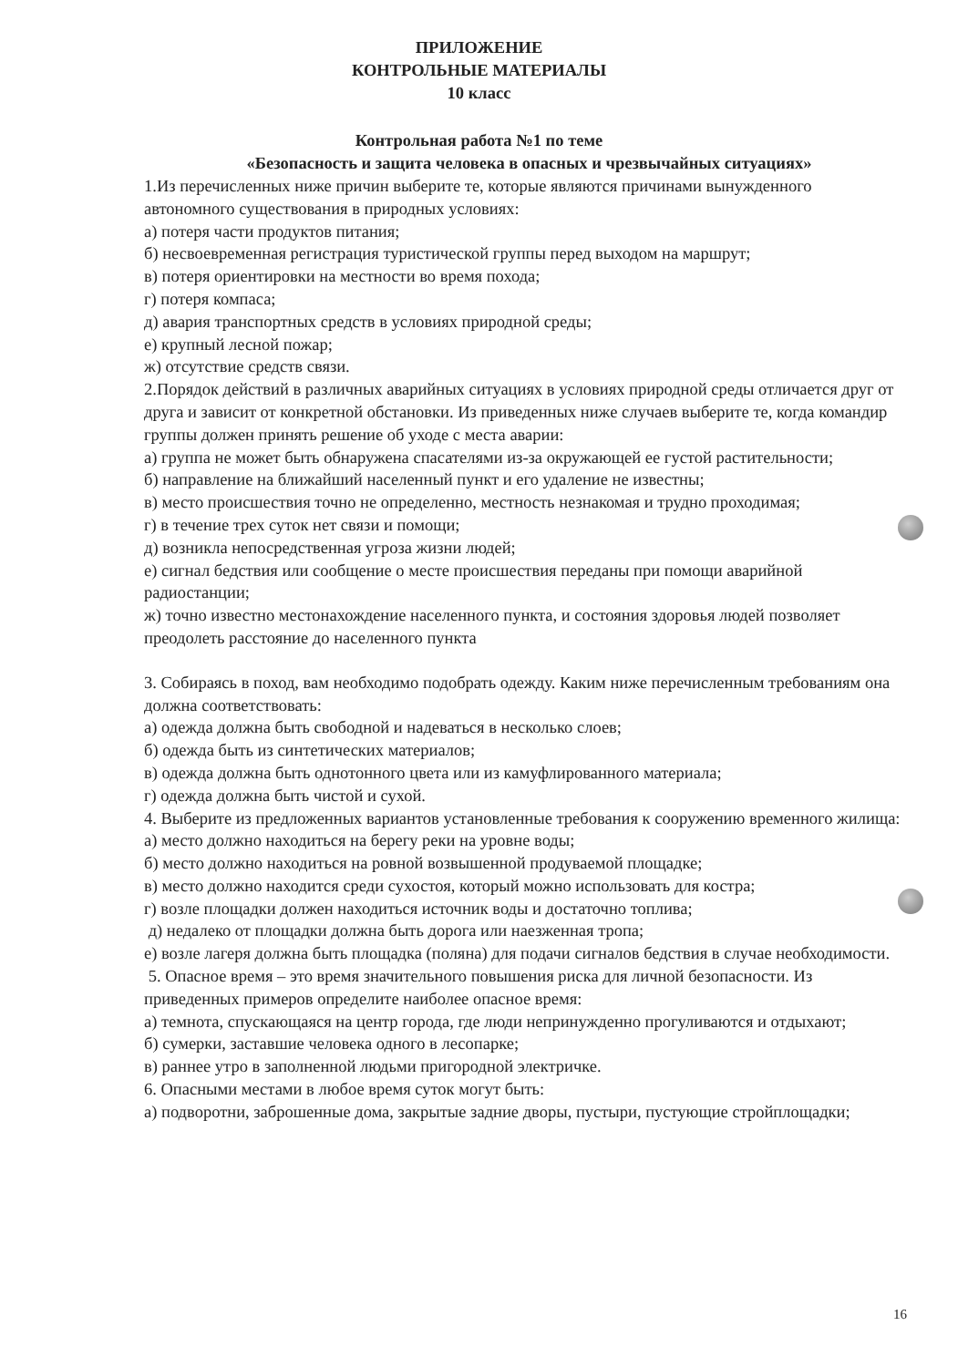ПРИЛОЖЕНИЕ
КОНТРОЛЬНЫЕ МАТЕРИАЛЫ
10 класс
Контрольная работа №1 по теме
«Безопасность и защита человека в опасных и чрезвычайных ситуациях»
1.Из перечисленных ниже причин выберите те, которые являются причинами вынужденного автономного существования в природных условиях:
а) потеря части продуктов питания;
б) несвоевременная регистрация туристической группы перед выходом на маршрут;
в) потеря ориентировки на местности во время похода;
г) потеря компаса;
д) авария транспортных средств в условиях природной среды;
е) крупный лесной пожар;
ж) отсутствие средств связи.
2.Порядок действий в различных аварийных ситуациях в условиях природной среды отличается друг от друга и зависит от конкретной обстановки. Из приведенных ниже случаев выберите те, когда командир группы должен принять решение об уходе с места аварии:
а) группа не может быть обнаружена спасателями из-за окружающей ее густой растительности;
б) направление на ближайший населенный пункт и его удаление не известны;
в) место происшествия точно не определенно, местность незнакомая и трудно проходимая;
г) в течение трех суток нет связи и помощи;
д) возникла непосредственная угроза жизни людей;
е) сигнал бедствия или сообщение о месте происшествия переданы при помощи аварийной радиостанции;
ж) точно известно местонахождение населенного пункта, и состояния здоровья людей позволяет преодолеть расстояние до населенного пункта
3. Собираясь в поход, вам необходимо подобрать одежду. Каким ниже перечисленным требованиям она должна соответствовать:
а) одежда должна быть свободной и надеваться в несколько слоев;
б) одежда быть из синтетических материалов;
в) одежда должна быть однотонного цвета или из камуфлированного материала;
г) одежда должна быть чистой и сухой.
4. Выберите из предложенных вариантов установленные требования к сооружению временного жилища:
а) место должно находиться на берегу реки на уровне воды;
б) место должно находиться на ровной возвышенной продуваемой площадке;
в) место должно находится среди сухостоя, который можно использовать для костра;
г) возле площадки должен находиться источник воды и достаточно топлива;
д) недалеко от площадки должна быть дорога или наезженная тропа;
е) возле лагеря должна быть площадка (поляна) для подачи сигналов бедствия в случае необходимости.
5. Опасное время – это время значительного повышения риска для личной безопасности. Из
приведенных примеров определите наиболее опасное время:
а) темнота, спускающаяся на центр города, где люди непринужденно прогуливаются и отдыхают;
б) сумерки, заставшие человека одного в лесопарке;
в) раннее утро в заполненной людьми пригородной электричке.
6. Опасными местами в любое время суток могут быть:
а) подворотни, заброшенные дома, закрытые задние дворы, пустыри, пустующие стройплощадки;
16